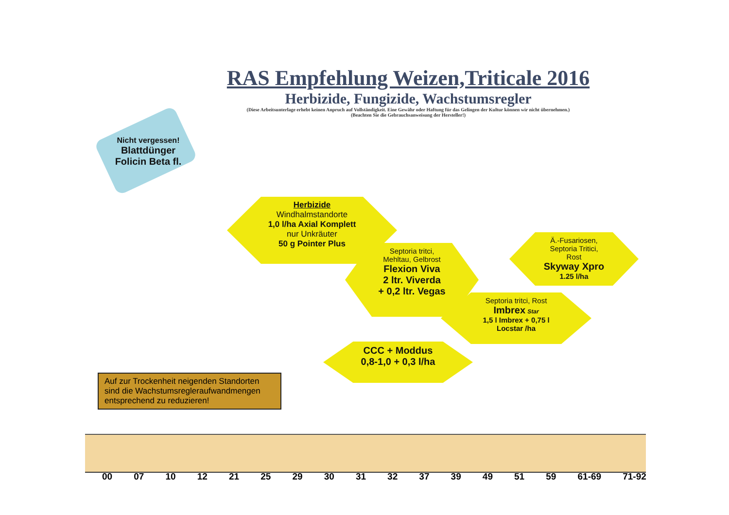RAS Empfehlung Weizen,Triticale 2016
Herbizide, Fungizide, Wachstumsregler
(Diese Arbeitsunterlage erhebt keinen Anpruch auf Vollständigkeit. Eine Gewähr oder Haftung für das Gelingen der Kultur können wir nicht übernehmen.)
(Beachten Sie die Gebrauchsanweisung der Hersteller!)
Nicht vergessen!
Blattdünger
Folicin Beta fl.
Herbizide
Windhalmstandorte
1,0 l/ha Axial Komplett
nur Unkräuter
50 g Pointer Plus
Septoria tritci,
Mehltau, Gelbrost
Flexion Viva
2 ltr. Viverda
+ 0,2 ltr. Vegas
Ä.-Fusariosen,
Septoria Tritici,
Rost
Skyway Xpro
1.25 l/ha
Septoria tritci, Rost
Imbrex Star
1,5 l Imbrex + 0,75 l
Locstar /ha
CCC + Moddus
0,8-1,0 + 0,3 l/ha
Auf zur Trockenheit neigenden Standorten sind die Wachstumsregleraufwandmengen entsprechend zu reduzieren!
00 07 10 12 21 25 29 30 31 32 37 39 49 51 59 61-69 71-92